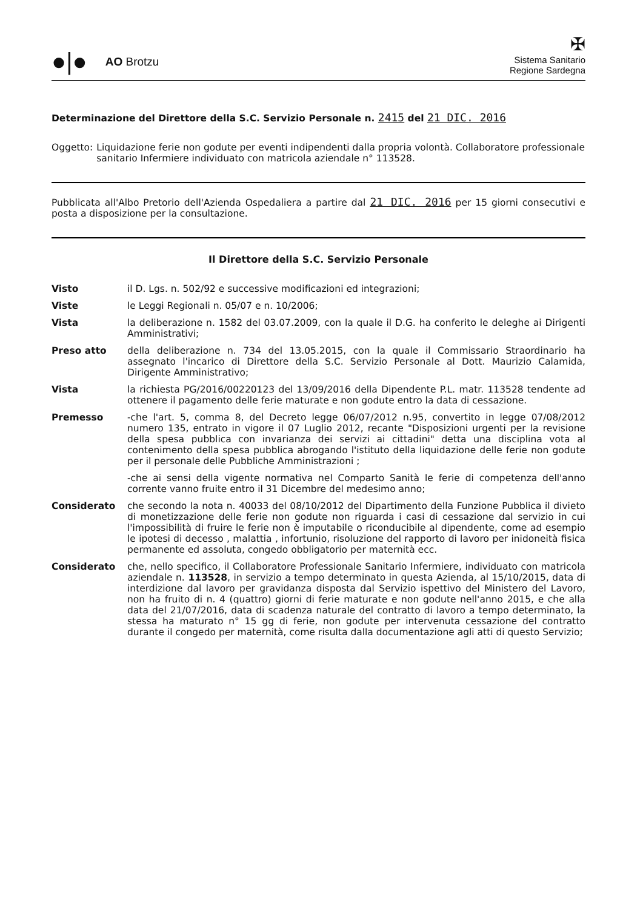●|●
AO Brotzu
✠
Sistema Sanitario
Regione Sardegna
Determinazione del Direttore della S.C. Servizio Personale n. 2415 del 21 DIC. 2016
Oggetto: Liquidazione ferie non godute per eventi indipendenti dalla propria volontà. Collaboratore professionale sanitario Infermiere individuato con matricola aziendale n° 113528.
Pubblicata all'Albo Pretorio dell'Azienda Ospedaliera a partire dal 21 DIC. 2016 per 15 giorni consecutivi e posta a disposizione per la consultazione.
Il Direttore della S.C. Servizio Personale
Visto il D. Lgs. n. 502/92 e successive modificazioni ed integrazioni;
Viste le Leggi Regionali n. 05/07 e n. 10/2006;
Vista la deliberazione n. 1582 del 03.07.2009, con la quale il D.G. ha conferito le deleghe ai Dirigenti Amministrativi;
Preso atto della deliberazione n. 734 del 13.05.2015, con la quale il Commissario Straordinario ha assegnato l'incarico di Direttore della S.C. Servizio Personale al Dott. Maurizio Calamida, Dirigente Amministrativo;
Vista la richiesta PG/2016/00220123 del 13/09/2016 della Dipendente P.L. matr. 113528 tendente ad ottenere il pagamento delle ferie maturate e non godute entro la data di cessazione.
Premesso -che l'art. 5, comma 8, del Decreto legge 06/07/2012 n.95, convertito in legge 07/08/2012 numero 135, entrato in vigore il 07 Luglio 2012, recante "Disposizioni urgenti per la revisione della spesa pubblica con invarianza dei servizi ai cittadini" detta una disciplina vota al contenimento della spesa pubblica abrogando l'istituto della liquidazione delle ferie non godute per il personale delle Pubbliche Amministrazioni ;
-che ai sensi della vigente normativa nel Comparto Sanità le ferie di competenza dell'anno corrente vanno fruite entro il 31 Dicembre del medesimo anno;
Considerato che secondo la nota n. 40033 del 08/10/2012 del Dipartimento della Funzione Pubblica il divieto di monetizzazione delle ferie non godute non riguarda i casi di cessazione dal servizio in cui l'impossibilità di fruire le ferie non è imputabile o riconducibile al dipendente, come ad esempio le ipotesi di decesso , malattia , infortunio, risoluzione del rapporto di lavoro per inidoneità fisica permanente ed assoluta, congedo obbligatorio per maternità ecc.
Considerato che, nello specifico, il Collaboratore Professionale Sanitario Infermiere, individuato con matricola aziendale n. 113528, in servizio a tempo determinato in questa Azienda, al 15/10/2015, data di interdizione dal lavoro per gravidanza disposta dal Servizio ispettivo del Ministero del Lavoro, non ha fruito di n. 4 (quattro) giorni di ferie maturate e non godute nell'anno 2015, e che alla data del 21/07/2016, data di scadenza naturale del contratto di lavoro a tempo determinato, la stessa ha maturato n° 15 gg di ferie, non godute per intervenuta cessazione del contratto durante il congedo per maternità, come risulta dalla documentazione agli atti di questo Servizio;